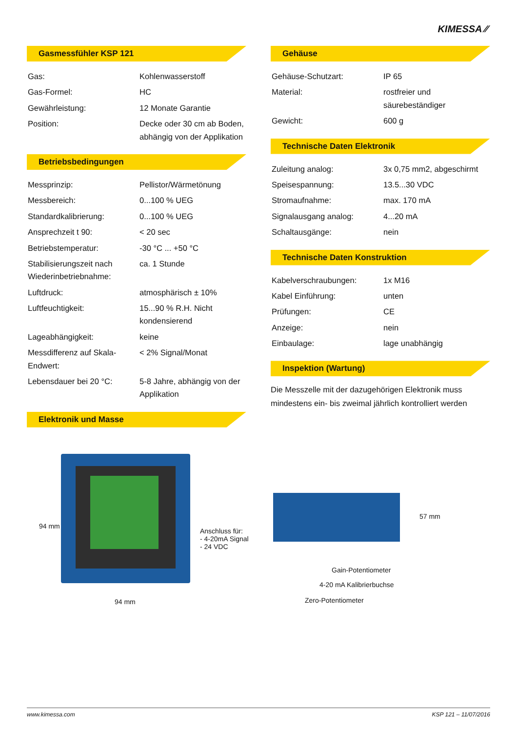KIMESSA ⁄⁄
Gasmessfühler KSP 121
| Gas: | Kohlenwasserstoff |
| Gas-Formel: | HC |
| Gewährleistung: | 12 Monate Garantie |
| Position: | Decke oder 30 cm ab Boden, abhängig von der Applikation |
Betriebsbedingungen
| Messprinzip: | Pellistor/Wärmetönung |
| Messbereich: | 0...100 % UEG |
| Standardkalibrierung: | 0...100 % UEG |
| Ansprechzeit t 90: | < 20 sec |
| Betriebstemperatur: | -30 °C ... +50 °C |
| Stabilisierungszeit nach Wiederinbetriebnahme: | ca. 1 Stunde |
| Luftdruck: | atmosphärisch ± 10% |
| Luftfeuchtigkeit: | 15...90 % R.H. Nicht kondensierend |
| Lageabhängigkeit: | keine |
| Messdifferenz auf Skala-Endwert: | < 2% Signal/Monat |
| Lebensdauer bei 20 °C: | 5-8 Jahre, abhängig von der Applikation |
Elektronik und Masse
Gehäuse
| Gehäuse-Schutzart: | IP 65 |
| Material: | rostfreier und säurebeständiger |
| Gewicht: | 600 g |
Technische Daten Elektronik
| Zuleitung analog: | 3x 0,75 mm2, abgeschirmt |
| Speisespannung: | 13.5...30 VDC |
| Stromaufnahme: | max. 170 mA |
| Signalausgang analog: | 4...20 mA |
| Schaltausgänge: | nein |
Technische Daten Konstruktion
| Kabelverschraubungen: | 1x M16 |
| Kabel Einführung: | unten |
| Prüfungen: | CE |
| Anzeige: | nein |
| Einbaulage: | lage unabhängig |
Inspektion (Wartung)
Die Messzelle mit der dazugehörigen Elektronik muss mindestens ein- bis zweimal jährlich kontrolliert werden
94 mm
Anschluss für:
- 4-20mA Signal
- 24 VDC
94 mm
57 mm
Gain-Potentiometer
4-20 mA Kalibrierbuchse
Zero-Potentiometer
www.kimessa.com KSP 121 – 11/07/2016